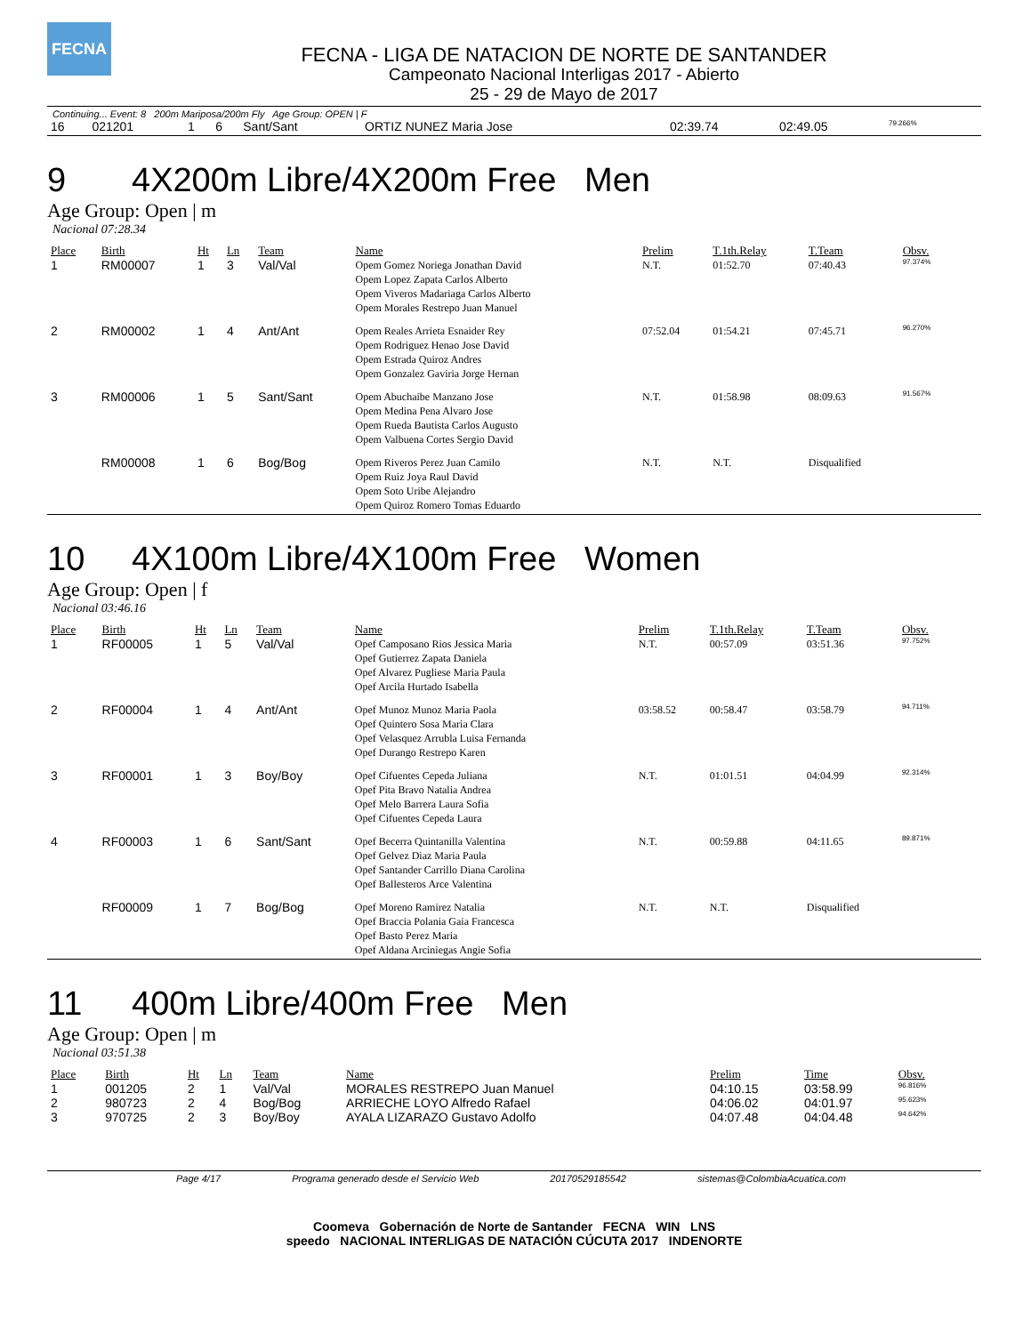FECNA
FECNA - LIGA DE NATACION DE NORTE DE SANTANDER
Campeonato Nacional Interligas 2017 - Abierto
25 - 29 de Mayo de 2017
Continuing... Event: 8 200m Mariposa/200m Fly Age Group: OPEN | F
| 16 | 021201 | 1 | 6 | Sant/Sant | ORTIZ NUNEZ Maria Jose | 02:39.74 | 02:49.05 | 79.266% |
9 4X200m Libre/4X200m Free Men
Age Group: Open | m
Nacional 07:28.34
| Place | Birth | Ht | Ln | Team | Name | Prelim | T.1th.Relay | T.Team | Obsv. |
| --- | --- | --- | --- | --- | --- | --- | --- | --- | --- |
| 1 | RM00007 | 1 | 3 | Val/Val | Opem Gomez Noriega Jonathan David Opem Lopez Zapata Carlos Alberto Opem Viveros Madariaga Carlos Alberto Opem Morales Restrepo Juan Manuel | N.T. | 01:52.70 | 07:40.43 | 97.374% |
| 2 | RM00002 | 1 | 4 | Ant/Ant | Opem Reales Arrieta Esnaider Rey Opem Rodriguez Henao Jose David Opem Estrada Quiroz Andres Opem Gonzalez Gaviria Jorge Hernan | 07:52.04 | 01:54.21 | 07:45.71 | 96.270% |
| 3 | RM00006 | 1 | 5 | Sant/Sant | Opem Abuchaibe Manzano Jose Opem Medina Pena Alvaro Jose Opem Rueda Bautista Carlos Augusto Opem Valbuena Cortes Sergio David | N.T. | 01:58.98 | 08:09.63 | 91.567% |
| | RM00008 | 1 | 6 | Bog/Bog | Opem Riveros Perez Juan Camilo Opem Ruiz Joya Raul David Opem Soto Uribe Alejandro Opem Quiroz Romero Tomas Eduardo | N.T. | N.T. | Disqualified | |
10 4X100m Libre/4X100m Free Women
Age Group: Open | f
Nacional 03:46.16
| Place | Birth | Ht | Ln | Team | Name | Prelim | T.1th.Relay | T.Team | Obsv. |
| --- | --- | --- | --- | --- | --- | --- | --- | --- | --- |
| 1 | RF00005 | 1 | 5 | Val/Val | Opef Camposano Rios Jessica Maria Opef Gutierrez Zapata Daniela Opef Alvarez Pugliese Maria Paula Opef Arcila Hurtado Isabella | N.T. | 00:57.09 | 03:51.36 | 97.752% |
| 2 | RF00004 | 1 | 4 | Ant/Ant | Opef Munoz Munoz Maria Paola Opef Quintero Sosa Maria Clara Opef Velasquez Arrubla Luisa Fernanda Opef Durango Restrepo Karen | 03:58.52 | 00:58.47 | 03:58.79 | 94.711% |
| 3 | RF00001 | 1 | 3 | Boy/Boy | Opef Cifuentes Cepeda Juliana Opef Pita Bravo Natalia Andrea Opef Melo Barrera Laura Sofia Opef Cifuentes Cepeda Laura | N.T. | 01:01.51 | 04:04.99 | 92.314% |
| 4 | RF00003 | 1 | 6 | Sant/Sant | Opef Becerra Quintanilla Valentina Opef Gelvez Diaz Maria Paula Opef Santander Carrillo Diana Carolina Opef Ballesteros Arce Valentina | N.T. | 00:59.88 | 04:11.65 | 89.871% |
| | RF00009 | 1 | 7 | Bog/Bog | Opef Moreno Ramirez Natalia Opef Braccia Polania Gaia Francesca Opef Basto Perez Maria Opef Aldana Arciniegas Angie Sofia | N.T. | N.T. | Disqualified | |
11 400m Libre/400m Free Men
Age Group: Open | m
Nacional 03:51.38
| Place | Birth | Ht | Ln | Team | Name | Prelim | Time | Obsv. |
| --- | --- | --- | --- | --- | --- | --- | --- | --- |
| 1 | 001205 | 2 | 1 | Val/Val | MORALES RESTREPO Juan Manuel | 04:10.15 | 03:58.99 | 96.816% |
| 2 | 980723 | 2 | 4 | Bog/Bog | ARRIECHE LOYO Alfredo Rafael | 04:06.02 | 04:01.97 | 95.623% |
| 3 | 970725 | 2 | 3 | Boy/Boy | AYALA LIZARAZO Gustavo Adolfo | 04:07.48 | 04:04.48 | 94.642% |
Page 4/17 Programa generado desde el Servicio Web 20170529185542 sistemas@ColombiaAcuatica.com
Coomeva Gobernación de Norte de Santander FECNA WIN LNS
speedo NACIONAL INTERLIGAS DE NATACIÓN CÚCUTA 2017 INDENORTE